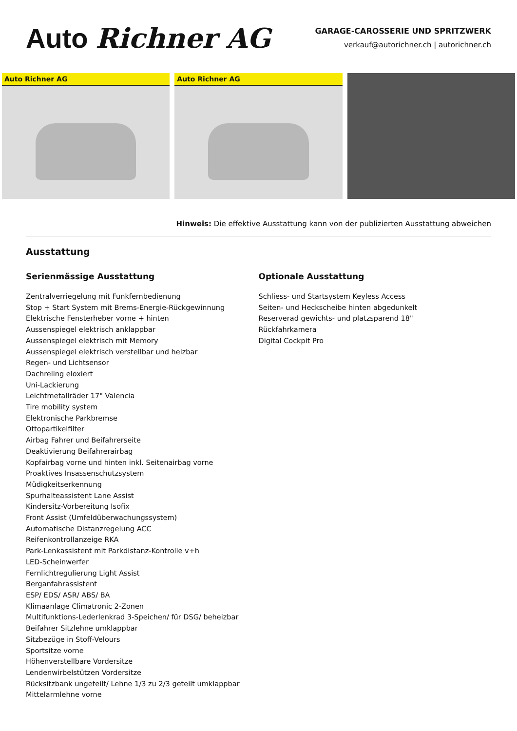Auto Richner AG
GARAGE-CAROSSERIE UND SPRITZWERK
verkauf@autorichner.ch | autorichner.ch
Auto Richner AG Auto Richner AG
Hinweis: Die effektive Ausstattung kann von der publizierten Ausstattung abweichen
Ausstattung
Serienmässige Ausstattung
Zentralverriegelung mit Funkfernbedienung
Stop + Start System mit Brems-Energie-Rückgewinnung
Elektrische Fensterheber vorne + hinten
Aussenspiegel elektrisch anklappbar
Aussenspiegel elektrisch mit Memory
Aussenspiegel elektrisch verstellbar und heizbar
Regen- und Lichtsensor
Dachreling eloxiert
Uni-Lackierung
Leichtmetallräder 17" Valencia
Tire mobility system
Elektronische Parkbremse
Ottopartikelfilter
Airbag Fahrer und Beifahrerseite
Deaktivierung Beifahrerairbag
Kopfairbag vorne und hinten inkl. Seitenairbag vorne
Proaktives Insassenschutzsystem
Müdigkeitserkennung
Spurhalteassistent Lane Assist
Kindersitz-Vorbereitung Isofix
Front Assist (Umfeldüberwachungssystem)
Automatische Distanzregelung ACC
Reifenkontrollanzeige RKA
Park-Lenkassistent mit Parkdistanz-Kontrolle v+h
LED-Scheinwerfer
Fernlichtregulierung Light Assist
Berganfahrassistent
ESP/ EDS/ ASR/ ABS/ BA
Klimaanlage Climatronic 2-Zonen
Multifunktions-Lederlenkrad 3-Speichen/ für DSG/ beheizbar
Beifahrer Sitzlehne umklappbar
Sitzbezüge in Stoff-Velours
Sportsitze vorne
Höhenverstellbare Vordersitze
Lendenwirbelstützen Vordersitze
Rücksitzbank ungeteilt/ Lehne 1/3 zu 2/3 geteilt umklappbar
Mittelarmlehne vorne
Optionale Ausstattung
Schliess- und Startsystem Keyless Access
Seiten- und Heckscheibe hinten abgedunkelt
Reserverad gewichts- und platzsparend 18"
Rückfahrkamera
Digital Cockpit Pro